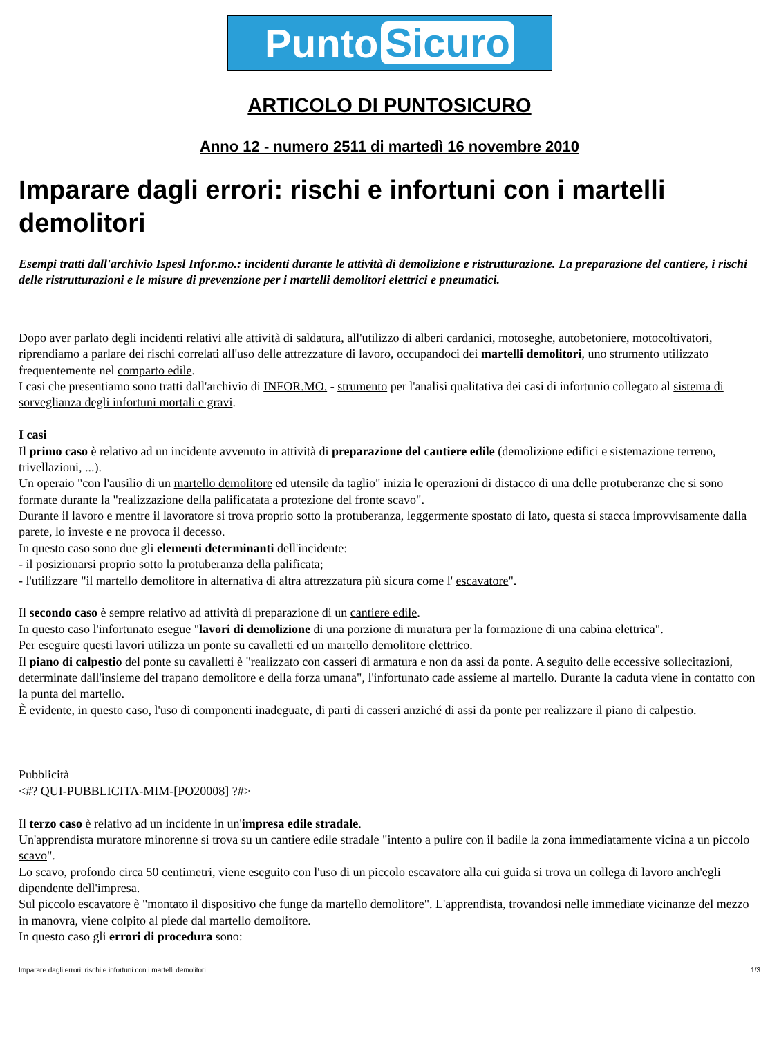Punto Sicuro
ARTICOLO DI PUNTOSICURO
Anno 12 - numero 2511 di martedì 16 novembre 2010
Imparare dagli errori: rischi e infortuni con i martelli demolitori
Esempi tratti dall'archivio Ispesl Infor.mo.: incidenti durante le attività di demolizione e ristrutturazione. La preparazione del cantiere, i rischi delle ristrutturazioni e le misure di prevenzione per i martelli demolitori elettrici e pneumatici.
Dopo aver parlato degli incidenti relativi alle attività di saldatura, all'utilizzo di alberi cardanici, motoseghe, autobetoniere, motocoltivatori, riprendiamo a parlare dei rischi correlati all'uso delle attrezzature di lavoro, occupandoci dei martelli demolitori, uno strumento utilizzato frequentemente nel comparto edile.
I casi che presentiamo sono tratti dall'archivio di INFOR.MO. - strumento per l'analisi qualitativa dei casi di infortunio collegato al sistema di sorveglianza degli infortuni mortali e gravi.
I casi
Il primo caso è relativo ad un incidente avvenuto in attività di preparazione del cantiere edile (demolizione edifici e sistemazione terreno, trivellazioni, ...).
Un operaio "con l'ausilio di un martello demolitore ed utensile da taglio" inizia le operazioni di distacco di una delle protuberanze che si sono formate durante la "realizzazione della palificatata a protezione del fronte scavo".
Durante il lavoro e mentre il lavoratore si trova proprio sotto la protuberanza, leggermente spostato di lato, questa si stacca improvvisamente dalla parete, lo investe e ne provoca il decesso.
In questo caso sono due gli elementi determinanti dell'incidente:
- il posizionarsi proprio sotto la protuberanza della palificata;
- l'utilizzare "il martello demolitore in alternativa di altra attrezzatura più sicura come l' escavatore".
Il secondo caso è sempre relativo ad attività di preparazione di un cantiere edile.
In questo caso l'infortunato esegue "lavori di demolizione di una porzione di muratura per la formazione di una cabina elettrica".
Per eseguire questi lavori utilizza un ponte su cavalletti ed un martello demolitore elettrico.
Il piano di calpestio del ponte su cavalletti è "realizzato con casseri di armatura e non da assi da ponte. A seguito delle eccessive sollecitazioni, determinate dall'insieme del trapano demolitore e della forza umana", l'infortunato cade assieme al martello. Durante la caduta viene in contatto con la punta del martello.
È evidente, in questo caso, l'uso di componenti inadeguate, di parti di casseri anziché di assi da ponte per realizzare il piano di calpestio.
Pubblicità
<#? QUI-PUBBLICITA-MIM-[PO20008] ?#>
Il terzo caso è relativo ad un incidente in un'impresa edile stradale.
Un'apprendista muratore minorenne si trova su un cantiere edile stradale "intento a pulire con il badile la zona immediatamente vicina a un piccolo scavo".
Lo scavo, profondo circa 50 centimetri, viene eseguito con l'uso di un piccolo escavatore alla cui guida si trova un collega di lavoro anch'egli dipendente dell'impresa.
Sul piccolo escavatore è "montato il dispositivo che funge da martello demolitore". L'apprendista, trovandosi nelle immediate vicinanze del mezzo in manovra, viene colpito al piede dal martello demolitore.
In questo caso gli errori di procedura sono:
Imparare dagli errori: rischi e infortuni con i martelli demolitori 1/3